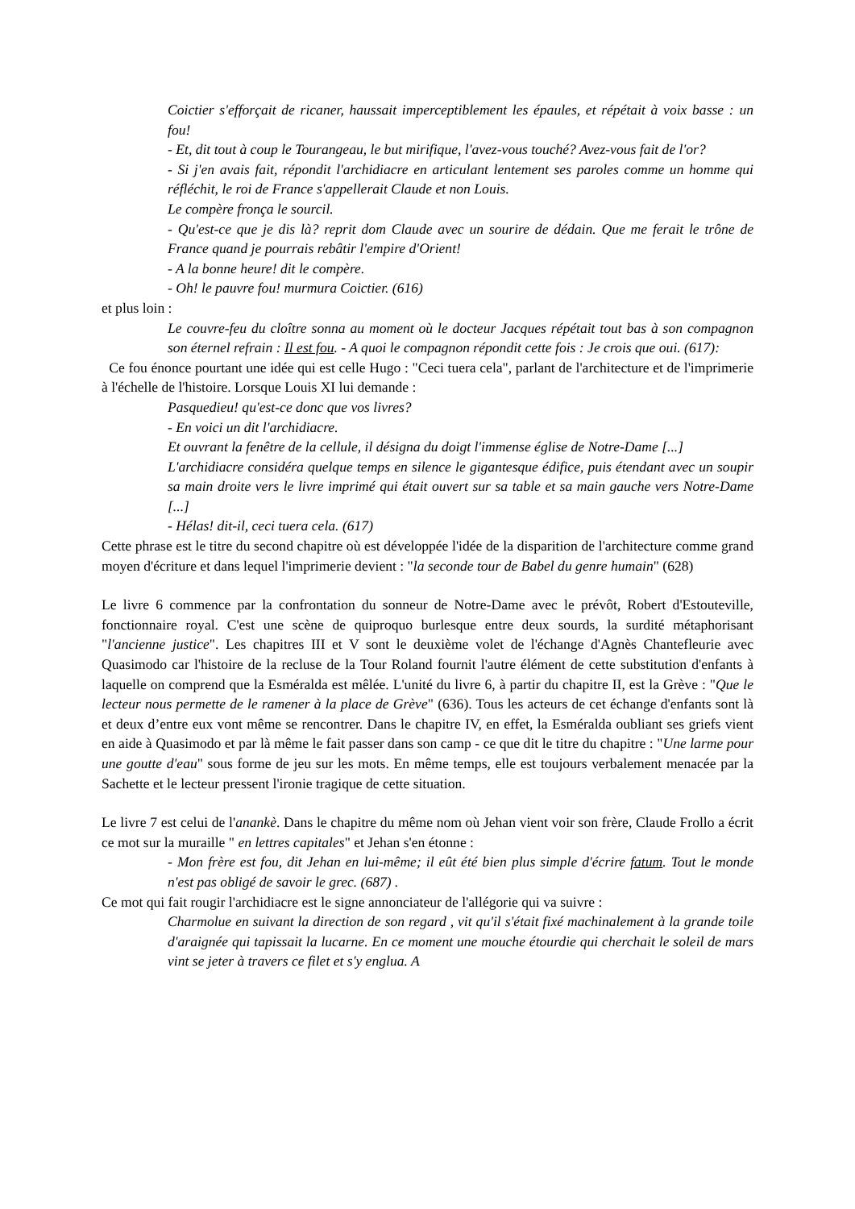Coictier s'efforçait de ricaner, haussait imperceptiblement les épaules, et répétait à voix basse : un fou!
- Et, dit tout à coup le Tourangeau, le but mirifique, l'avez-vous touché? Avez-vous fait de l'or?
- Si j'en avais fait, répondit l'archidiacre en articulant lentement ses paroles comme un homme qui réfléchit, le roi de France s'appellerait Claude et non Louis.
Le compère fronça le sourcil.
- Qu'est-ce que je dis là? reprit dom Claude avec un sourire de dédain. Que me ferait le trône de France quand je pourrais rebâtir l'empire d'Orient!
- A la bonne heure! dit le compère.
- Oh! le pauvre fou! murmura Coictier. (616)
et plus loin :
Le couvre-feu du cloître sonna au moment où le docteur Jacques répétait tout bas à son compagnon son éternel refrain : Il est fou. - A quoi le compagnon répondit cette fois : Je crois que oui. (617):
Ce fou énonce pourtant une idée qui est celle Hugo : "Ceci tuera cela", parlant de l'architecture et de l'imprimerie à l'échelle de l'histoire. Lorsque Louis XI lui demande :
Pasquedieu! qu'est-ce donc que vos livres?
- En voici un dit l'archidiacre.
Et ouvrant la fenêtre de la cellule, il désigna du doigt l'immense église de Notre-Dame [...]
L'archidiacre considéra quelque temps en silence le gigantesque édifice, puis étendant avec un soupir sa main droite vers le livre imprimé qui était ouvert sur sa table et sa main gauche vers Notre-Dame [...]
- Hélas! dit-il, ceci tuera cela. (617)
Cette phrase est le titre du second chapitre où est développée l'idée de la disparition de l'architecture comme grand moyen d'écriture et dans lequel l'imprimerie devient : "la seconde tour de Babel du genre humain" (628)
Le livre 6 commence par la confrontation du sonneur de Notre-Dame avec le prévôt, Robert d'Estouteville, fonctionnaire royal. C'est une scène de quiproquo burlesque entre deux sourds, la surdité métaphorisant "l'ancienne justice". Les chapitres III et V sont le deuxième volet de l'échange d'Agnès Chantefleurie avec Quasimodo car l'histoire de la recluse de la Tour Roland fournit l'autre élément de cette substitution d'enfants à laquelle on comprend que la Esméralda est mêlée. L'unité du livre 6, à partir du chapitre II, est la Grève : "Que le lecteur nous permette de le ramener à la place de Grève" (636). Tous les acteurs de cet échange d'enfants sont là et deux d’entre eux vont même se rencontrer. Dans le chapitre IV, en effet, la Esméralda oubliant ses griefs vient en aide à Quasimodo et par là même le fait passer dans son camp - ce que dit le titre du chapitre : "Une larme pour une goutte d'eau" sous forme de jeu sur les mots. En même temps, elle est toujours verbalement menacée par la Sachette et le lecteur pressent l'ironie tragique de cette situation.
Le livre 7 est celui de l'anankè. Dans le chapitre du même nom où Jehan vient voir son frère, Claude Frollo a écrit ce mot sur la muraille " en lettres capitales" et Jehan s'en étonne :
- Mon frère est fou, dit Jehan en lui-même; il eût été bien plus simple d'écrire fatum. Tout le monde n'est pas obligé de savoir le grec. (687) .
Ce mot qui fait rougir l'archidiacre est le signe annonciateur de l'allégorie qui va suivre :
Charmolue en suivant la direction de son regard , vit qu'il s'était fixé machinalement à la grande toile d'araignée qui tapissait la lucarne. En ce moment une mouche étourdie qui cherchait le soleil de mars vint se jeter à travers ce filet et s'y englua. A